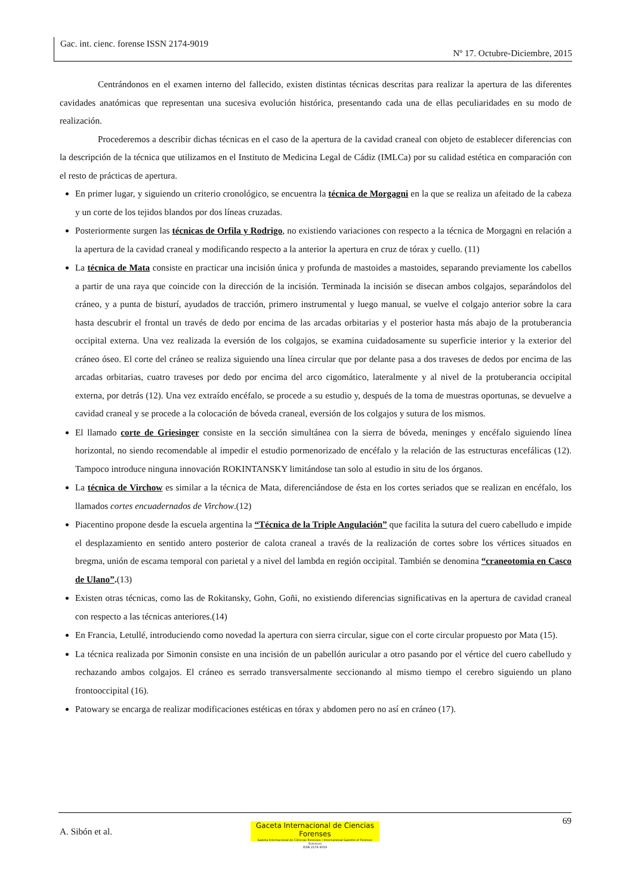Gac. int. cienc. forense ISSN 2174-9019
Nº 17. Octubre-Diciembre, 2015
Centrándonos en el examen interno del fallecido, existen distintas técnicas descritas para realizar la apertura de las diferentes cavidades anatómicas que representan una sucesiva evolución histórica, presentando cada una de ellas peculiaridades en su modo de realización.
Procederemos a describir dichas técnicas en el caso de la apertura de la cavidad craneal con objeto de establecer diferencias con la descripción de la técnica que utilizamos en el Instituto de Medicina Legal de Cádiz (IMLCa) por su calidad estética en comparación con el resto de prácticas de apertura.
En primer lugar, y siguiendo un criterio cronológico, se encuentra la técnica de Morgagni en la que se realiza un afeitado de la cabeza y un corte de los tejidos blandos por dos líneas cruzadas.
Posteriormente surgen las técnicas de Orfila y Rodrigo, no existiendo variaciones con respecto a la técnica de Morgagni en relación a la apertura de la cavidad craneal y modificando respecto a la anterior la apertura en cruz de tórax y cuello. (11)
La técnica de Mata consiste en practicar una incisión única y profunda de mastoides a mastoides, separando previamente los cabellos a partir de una raya que coincide con la dirección de la incisión. Terminada la incisión se disecan ambos colgajos, separándolos del cráneo, y a punta de bisturí, ayudados de tracción, primero instrumental y luego manual, se vuelve el colgajo anterior sobre la cara hasta descubrir el frontal un través de dedo por encima de las arcadas orbitarias y el posterior hasta más abajo de la protuberancia occipital externa. Una vez realizada la eversión de los colgajos, se examina cuidadosamente su superficie interior y la exterior del cráneo óseo. El corte del cráneo se realiza siguiendo una línea circular que por delante pasa a dos traveses de dedos por encima de las arcadas orbitarias, cuatro traveses por dedo por encima del arco cigomático, lateralmente y al nivel de la protuberancia occipital externa, por detrás (12). Una vez extraído encéfalo, se procede a su estudio y, después de la toma de muestras oportunas, se devuelve a cavidad craneal y se procede a la colocación de bóveda craneal, eversión de los colgajos y sutura de los mismos.
El llamado corte de Griesinger consiste en la sección simultánea con la sierra de bóveda, meninges y encéfalo siguiendo línea horizontal, no siendo recomendable al impedir el estudio pormenorizado de encéfalo y la relación de las estructuras encefálicas (12). Tampoco introduce ninguna innovación ROKINTANSKY limitándose tan solo al estudio in situ de los órganos.
La técnica de Virchow es similar a la técnica de Mata, diferenciándose de ésta en los cortes seriados que se realizan en encéfalo, los llamados cortes encuadernados de Virchow.(12)
Piacentino propone desde la escuela argentina la “Técnica de la Triple Angulación” que facilita la sutura del cuero cabelludo e impide el desplazamiento en sentido antero posterior de calota craneal a través de la realización de cortes sobre los vértices situados en bregma, unión de escama temporal con parietal y a nivel del lambda en región occipital. También se denomina “craneotomia en Casco de Ulano”.(13)
Existen otras técnicas, como las de Rokitansky, Gohn, Goñi, no existiendo diferencias significativas en la apertura de cavidad craneal con respecto a las técnicas anteriores.(14)
En Francia, Letullé, introduciendo como novedad la apertura con sierra circular, sigue con el corte circular propuesto por Mata (15).
La técnica realizada por Simonin consiste en una incisión de un pabellón auricular a otro pasando por el vértice del cuero cabelludo y rechazando ambos colgajos. El cráneo es serrado transversalmente seccionando al mismo tiempo el cerebro siguiendo un plano frontooccipital (16).
Patowary se encarga de realizar modificaciones estéticas en tórax y abdomen pero no así en cráneo (17).
69
A. Sibón et al.
Gaceta Internacional de Ciencias Forenses
Gazeta Internacional de Ciências Forenses / International Gazette of Forensic Sciences
ISSN 2174-9019